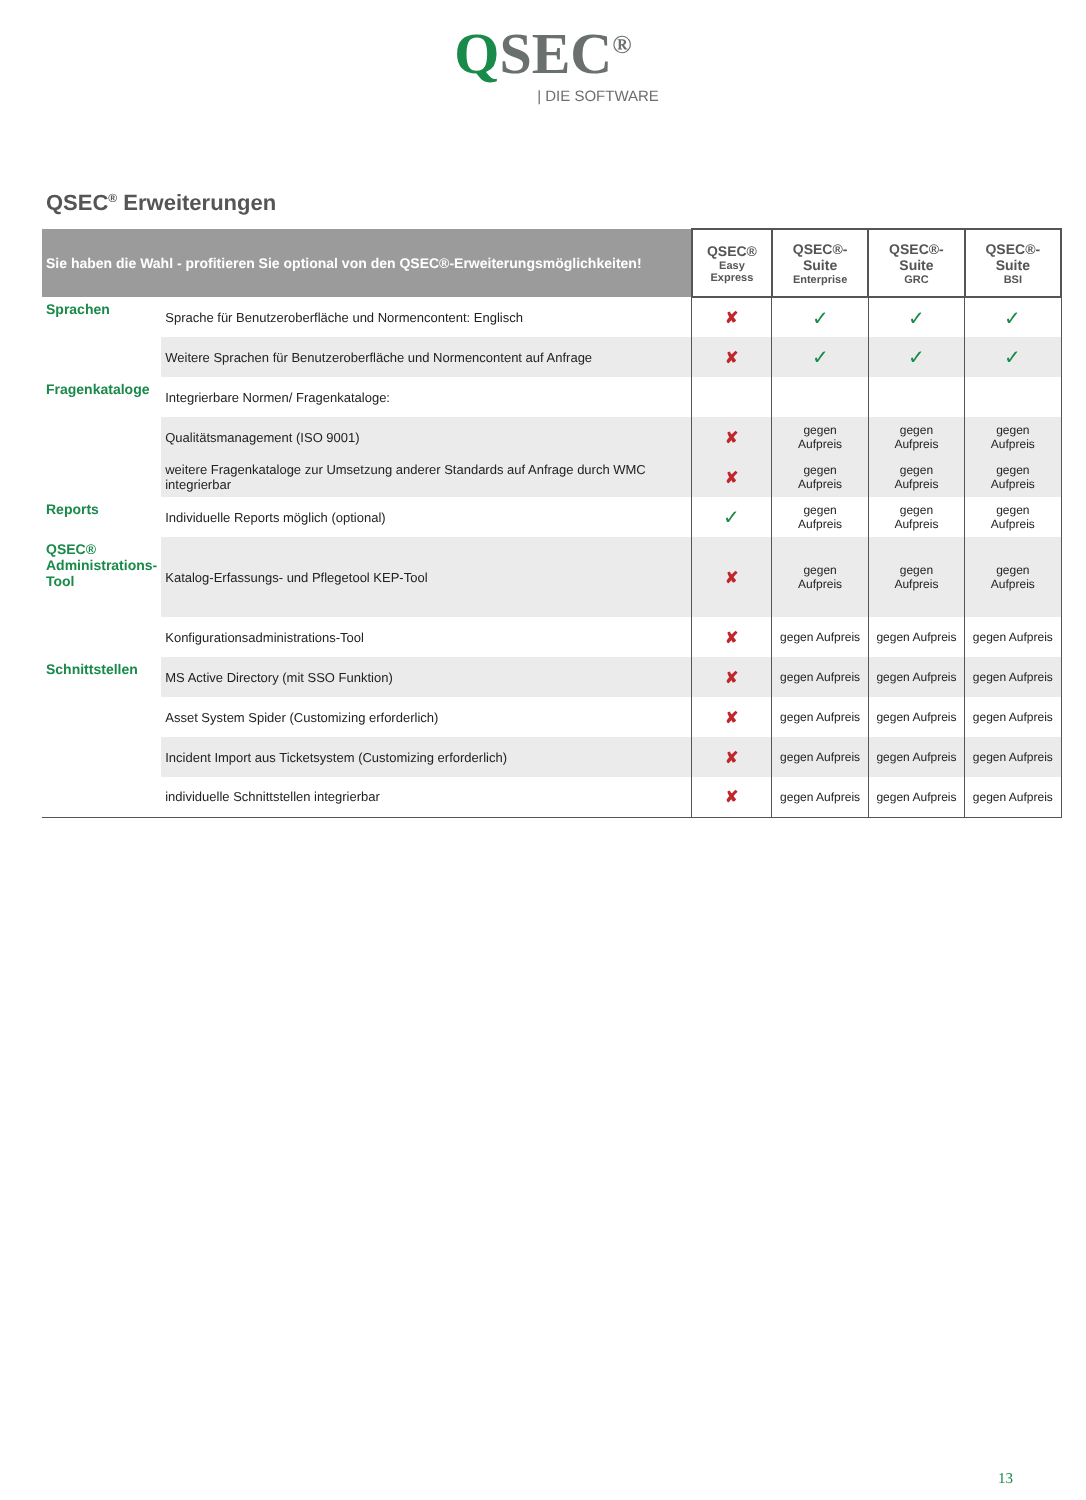QSEC<sup>®</sup>
| DIE SOFTWARE
QSEC<sup>®</sup> Erweiterungen
| Sie haben die Wahl - profitieren Sie optional von den QSEC®-Erweiterungsmöglichkeiten! | | QSEC® Easy Express | QSEC®-Suite Enterprise | QSEC®-Suite GRC | QSEC®-Suite BSI |
| --- | --- | --- | --- | --- | --- |
| Sprachen | Sprache für Benutzeroberfläche und Normencontent: Englisch | ✘ | ✓ | ✓ | ✓ |
| | Weitere Sprachen für Benutzeroberfläche und Normencontent auf Anfrage | ✘ | ✓ | ✓ | ✓ |
| Fragenkataloge | Integrierbare Normen/ Fragenkataloge: | | | | |
| | Qualitätsmanagement (ISO 9001) | ✘ | gegen Aufpreis | gegen Aufpreis | gegen Aufpreis |
| | weitere Fragenkataloge zur Umsetzung anderer Standards auf Anfrage durch WMC integrierbar | ✘ | gegen Aufpreis | gegen Aufpreis | gegen Aufpreis |
| Reports | Individuelle Reports möglich (optional) | ✓ | gegen Aufpreis | gegen Aufpreis | gegen Aufpreis |
| QSEC® Administrations- Tool | Katalog-Erfassungs- und Pflegetool KEP-Tool | ✘ | gegen Aufpreis | gegen Aufpreis | gegen Aufpreis |
| | Konfigurationsadministrations-Tool | ✘ | gegen Aufpreis | gegen Aufpreis | gegen Aufpreis |
| Schnittstellen | MS Active Directory (mit SSO Funktion) | ✘ | gegen Aufpreis | gegen Aufpreis | gegen Aufpreis |
| | Asset System Spider (Customizing erforderlich) | ✘ | gegen Aufpreis | gegen Aufpreis | gegen Aufpreis |
| | Incident Import aus Ticketsystem (Customizing erforderlich) | ✘ | gegen Aufpreis | gegen Aufpreis | gegen Aufpreis |
| | individuelle Schnittstellen integrierbar | ✘ | gegen Aufpreis | gegen Aufpreis | gegen Aufpreis |
13